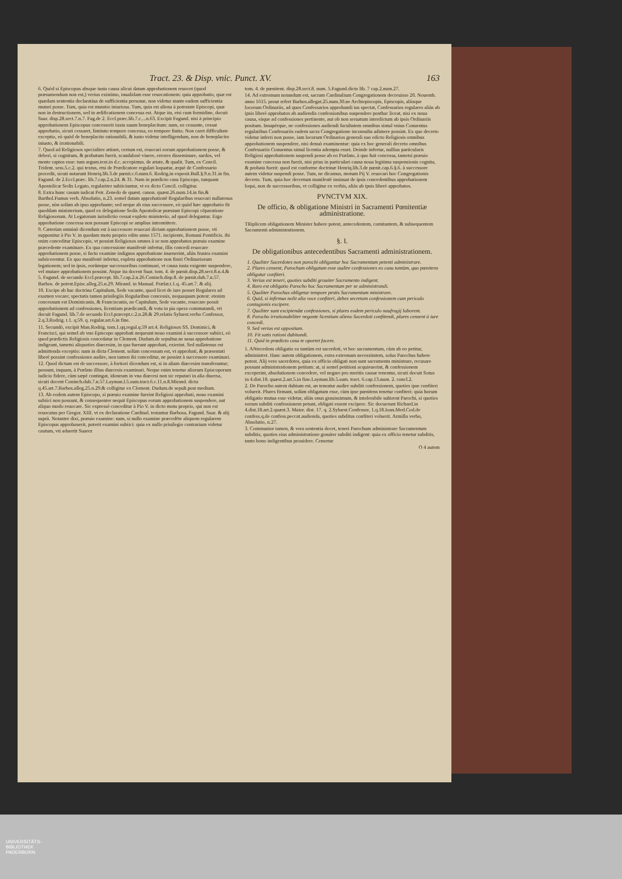Tract. 23. & Disp. vnic. Punct. XV. 163
6. Quòd si Episcopus absque iusta causa alicui datam approbationem reuocet (quod præsumendum non est,) verius existimo, inualidam esse reuocationem: quia approbatio, quæ est quædam sententia declaratiua de sufficientia personæ, non videtur stante eadem sufficientia mutari posse. Tum, quia est mutatio iniuriosa. Tum, quia est aliena à potestate Episcopi, quæ non in destructionem, sed in ædificationem concessa est. Atque ita, etsi cum formidine, docuit Suar. disp.28.sect.7.n.7. Fag.de 2. Eccl.præc.lib.7.c....n.63. Excipit Fagund. nisi à principio approbationem Episcopus concesserit iuxta suum beneplacitum: nam, eo cessante, cessat approbatio, sicuti cessaret, limitato tempore concessa, eo tempore finito. Non caret difficultate exceptio, eò quòd de beneplacito rationabili, & iusto videtur intelligendum, non de beneplacito iniusto, & irrationabili.
7. Quod ad Religiosos specialiter attinet, certum est, reuocari eorum approbationem posse, & deberi, si cognitum, & probatum fuerit, scandalosè viuere, errores disseminare, surdos, vel mente captos esse: tum argum.text.in d.c. accepimus. de ætate, & qualit. Tum, ex Concil. Trident. sess.5.c.2. qui textus, etsi de Prædicatore regulari loquatur, æquè de Confessario procedit, sicuti notarunt Henriq.lib.3.de pœnit.c.6.num.6. Rodrig.in exposit.Bull.§.9.n.31.in fin. Fagund. de 2.Eccl.præc. lib.7.cap.2.n.24. & 31. Nam in prædicto casu Episcopo, tanquam Apostolicæ Sedis Legato, regulariter subiiciuntur, vt ex dicto Concil. colligitur.
8. Extra hunc casum iudicat Petr. Zenedo de quæst. canon. quæst.26.num.14.in fin.& Barthol.Fumus verb. Absolutio, n.23. semel datam approbationē Regularibus reuocari nullatenus posse, nòn solùm ab ipso approbante; sed neque ab eius successore, eò quòd hæc approbatio fit quoddam ministerium, quod ex delegatione Sedis Apostolicæ præstant Episcopi cōparatione Religiosorum. At Legatorum iurisdictio cessat expleto ministerio, ad quod delegantur. Ergo approbatione concessa non possunt Episcopi se amplius intromittere.
9. Cæterùm omninò dicendum est à successore reuocari dictam approbationem posse, vti supponitur à Pio V. in quodam motu proprio edito anno 1571. incipiente, Romani Pontificis. ibi enim conceditur Episcopis, vt possint Religiosos omnes à se non approbatos præuio examine præcedente examinare. Ex qua concessione manifestè infertur, illis concedi reuocare approbationem posse, si facto examine indignos approbatione inuenerint, aliàs frustra examini subiicerentur. Ex quo manifestè infertur, expleta approbatione non finiri Ordinariorum legationem; sed in ipsis, eorūmque successoribus continuari, vt causa iusta exigente suspendere, vel mutare approbationem possint. Atque ita docent Suar. tom. 4. de pœnit.disp.28.sect.8.n.4.& 5. Fagund. de secundo Eccl.præcept. lib.7.cap.2.n.26.Coninch.disp.8. de pœnit.dub.7.n.57. Barbos. de potest.Episc.alleg.25.n.29. Mirand. in Manual. Prælat.t.1.q. 45.art.7. & alij.
10. Excipe ab hac doctrina Capitulum, Sede vacante, quod licet de iure posset Regulares ad examen vocare; spectatis tamen priuilegiis Regularibus concessis, nequaquam potest: etenim concessum est Dominicanis, & Franciscanis, ne Capitulum, Sede vacante, reuocare possit approbationem ad confessiones, licentiam prædicandi, & vota in pia opera commutandi, vti docuit Fagund. lib.7.de secundo Eccl.præcept.c.2.n.28.& 29.relatis Syluest.verbo Confessor, 2.q.3.Rodrig. t.1. q.59. q. regular.art.6.in fine.
11. Secundò, excipit Man.Rodrig. tom.1.qq.regul.q.59 art.4. Religiosos SS. Dominici, & Francisci, qui semel ab vno Episcopo approbati nequeunt nouo examini à successore subiici, eò quod prædictis Religiosis concedatur in Clement. Dudum.de sepultur.ne noua approbatione indigeant, tametsi aliquoties diœcesim, in qua fuerunt approbati, exierint. Sed nullatenus est admittenda exceptio: nam in dicta Clement. solùm concessum est, vt approbati, & præsentati liberè possint confessiones audire, non tamen ibi conceditur, ne possint à successore examinari.
12. Quod dictum est de successore, à fortiori dicendum est, si in aliam diœcesim transferantur; possunt, inquam, à Prælato illius diœcesis examinari. Neque enim tenetur aliorum Episcoporum iudicio fidere, cùm sæpè contingat, idoneum in vna diœcesi non sic reputari in alia diuersa, sicuti docent Coninch.dub.7.n.57.Layman.l.5.sum.tract.6.c.11.n.8.Mirand. dicta q.45.art.7.Barbos.alleg.25.n.29.& colligitur ex Clement. Dudum.de sepult.post medium.
13. Ab eodem autem Episcopo, si præuio examine fuerint Religiosi approbati, nouo examini subiici non possunt, & consequenter nequit Episcopus eorum approbationem suspendere, aut aliquo modo reuocare. Sic expressè conceditur à Pio V. in dicto motu proprio, qui non est reuocatus per Gregor. XIII. vt ex declaratione Cardinal. testantur Barbosa, Fagund. Suar. & alij suprà. Notanter dixi, præuio examine: nam, si nullo examine præcedēte aliquem regularem Episcopus approbauerit, poterit examini subiici: quia ex nullo priuilegio contrarium videtur cautum, vti aduertit Suarez
tom. 4. de pœnitent. disp.28.sect.8. num. 5.Fagund.dicto lib. 7 cap.2.num.27.
14. Ad extremum notandum est, sacram Cardinalium Congregationem decreuisse 20. Nouemb. anno 1615. prout refert Barbos.allegat.25.num.30.ne Archiepiscopis, Episcopis, aliisque locorum Ordinariis, ad quos Confessarios approbandi ius spectat, Confessarios regulares aliàs ab ipsis liberè approbatos ab audiendis confessionibus suspendere posthac liceat, nisi ex noua causa, eàque ad confessiones pertinente, aut ob non seruatum interdictum ab ipsis Ordinariis positum. Insupérque, ne confessiones audiendi facultatem omnibus simul vnius Conuentus regularibus Confessariis eadem sacra Congregatione inconsulta adimere possint. Ex quo decreto videtur inferri non posse, iam locorum Ordinarios generali suo edicto Religiosis omnibus approbationem suspendere, nisi denuò examinentur: quia ex hoc generali decreto omnibus Confessariis Conuentus simul licentia adempta esset. Deinde infertur, nullius particularis Religiosi approbationem suspendi posse ab eo Prælato, à quo fuit concessa, tametsi præuio examine concessa non fuerit, nisi prius in particulari causa noua legitima suspensionis cognita, & probata fuerit: quod est conforme doctrinæ Henriq.lib.3.de pœnit.cap.6.§.6. à successore autem videtur suspendi posse. Tum, ne dicamus, motum Pij V. reuocari hoc Congregationis decreto. Tum, quia hoc decretum manifestè insinuat de ipsis concedentibus approbationem loqui, non de successoribus, vt colligitur ex verbis, aliàs ab ipsis liberè approbatos.
PVNCTVM XIX.
De officio, & obligatione Ministri in Sacramenti Pœnitentiæ administratione.
TRiplicem obligationem Minister habere potest, antecedentem, comitantem, & subsequentem Sacramenti administrationem.
§. I.
De obligationibus antecedentibus Sacramenti administrationem.
1. Qualiter Sacerdotes non parochi obligantur hoc Sacramentum petenti administrare.
2. Plures censent, Parochum obligatum esse audire confessiones eo casu tantùm, quo pœnitens obligatur confiteri.
3. Verius est teneri, quoties subditi grauiter Sacramento indigent.
4. Raro est obligatio Parocho hoc Sacramentum per se administrandi.
5. Qualiter Parochus obligetur tempore pestis Sacramentum ministrare.
6. Quid, si infirmus nolit alia voce confiteri, debes secretam confessionem cum periculo contagionis excipere.
7. Qualiter sunt excipiendæ confessiones, si plures eodem periculo naufragij laborent.
8. Parocho irrationabiliter negante licentiam alieno Sacerdoti confitendi, plures censent à iure concedi.
9. Sed verius est oppositum.
10. Fit satis rationi dubitandi.
11. Quid in prædicto casu te oportet facere.
1. ANtecedens obligatio ea tantùm est sacerdoti, vt hoc sacramentum, cùm ab eo petitur, administret. Hanc autem obligationem, extra extremam necessitatem, solus Parochus habere potest. Alij vero sacerdotes, quia ex officio obligati non sunt sacramenta ministrare, recusare possunt administrationem petitam: at, si semel petitioni acquieuerint, & confessionem exceperint, absolutionem concedere, vel negare pro meritis causæ tenentur, sicuti docuit Sotus in 4.dist.18. quæst.2.art.5.in fine.Layman.lib.5.sum. tract. 6.cap.13.num. 2. concl.2.
2. De Parocho autem dubium est, an teneatur audire subditi confessionem, quoties ipse confiteri voluerit. Plures firmant, solùm obligatum esse, cùm ipse pœnitens tenetur confiteri: quia horum obligatio mutua esse videtur, aliàs onus grauissimum, & intolerabile subirent Parochi, si quoties eorum subditi confessionem petunt, obligati essent excipere. Sic docuerunt Richard.in 4.dist.18.art.2.quæst.3. Maior. dist. 17. q. 2.Syluest.Confessor, 1.q.18.Ioan.Med.Cod.de confess.q.de confess.peccat.audienda, quoties subditus confiteri voluerit. Armilla verbo, Absolutio, n.27.
3. Communior tamen, & vera sententia docet, teneri Parochum administrare Sacramentum subditis, quoties eius administratione grauiter subditi indigent: quia ex officio tenetur subditis, tanto bono indigentibus prouidere. Censetur
O 4 autem
UNIVERSITÄTS-
BIBLIOTHEK
PADERBORN